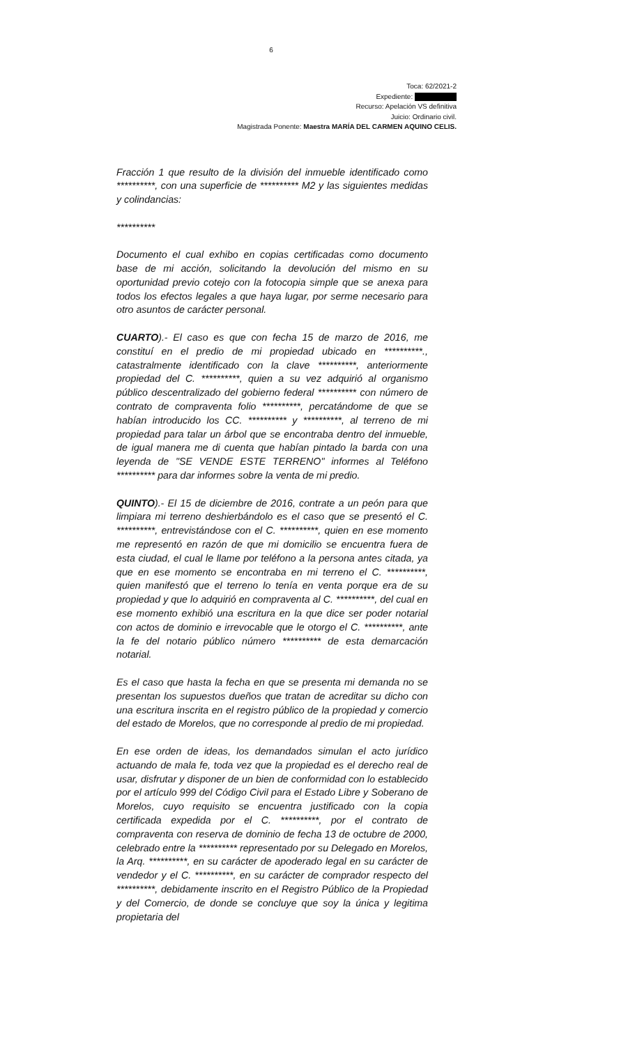6
Toca: 62/2021-2
Expediente:
Recurso: Apelación VS definitiva
Juicio: Ordinario civil.
Magistrada Ponente: Maestra MARÍA DEL CARMEN AQUINO CELIS.
Fracción 1 que resulto de la división del inmueble identificado como **********, con una superficie de ********** M2 y las siguientes medidas y colindancias:
**********
Documento el cual exhibo en copias certificadas como documento base de mi acción, solicitando la devolución del mismo en su oportunidad previo cotejo con la fotocopia simple que se anexa para todos los efectos legales a que haya lugar, por serme necesario para otro asuntos de carácter personal.
CUARTO).- El caso es que con fecha 15 de marzo de 2016, me constituí en el predio de mi propiedad ubicado en **********., catastralmente identificado con la clave **********, anteriormente propiedad del C. **********, quien a su vez adquirió al organismo público descentralizado del gobierno federal ********** con número de contrato de compraventa folio **********, percatándome de que se habían introducido los CC. ********** y **********, al terreno de mi propiedad para talar un árbol que se encontraba dentro del inmueble, de igual manera me di cuenta que habían pintado la barda con una leyenda de "SE VENDE ESTE TERRENO" informes al Teléfono ********** para dar informes sobre la venta de mi predio.
QUINTO).- El 15 de diciembre de 2016, contrate a un peón para que limpiara mi terreno deshierbándolo es el caso que se presentó el C. **********, entrevistándose con el C. **********, quien en ese momento me representó en razón de que mi domicilio se encuentra fuera de esta ciudad, el cual le llame por teléfono a la persona antes citada, ya que en ese momento se encontraba en mi terreno el C. **********, quien manifestó que el terreno lo tenía en venta porque era de su propiedad y que lo adquirió en compraventa al C. **********, del cual en ese momento exhibió una escritura en la que dice ser poder notarial con actos de dominio e irrevocable que le otorgo el C. **********, ante la fe del notario público número ********** de esta demarcación notarial.
Es el caso que hasta la fecha en que se presenta mi demanda no se presentan los supuestos dueños que tratan de acreditar su dicho con una escritura inscrita en el registro público de la propiedad y comercio del estado de Morelos, que no corresponde al predio de mi propiedad.
En ese orden de ideas, los demandados simulan el acto jurídico actuando de mala fe, toda vez que la propiedad es el derecho real de usar, disfrutar y disponer de un bien de conformidad con lo establecido por el artículo 999 del Código Civil para el Estado Libre y Soberano de Morelos, cuyo requisito se encuentra justificado con la copia certificada expedida por el C. **********, por el contrato de compraventa con reserva de dominio de fecha 13 de octubre de 2000, celebrado entre la ********** representado por su Delegado en Morelos, la Arq. **********, en su carácter de apoderado legal en su carácter de vendedor y el C. **********, en su carácter de comprador respecto del **********, debidamente inscrito en el Registro Público de la Propiedad y del Comercio, de donde se concluye que soy la única y legitima propietaria del